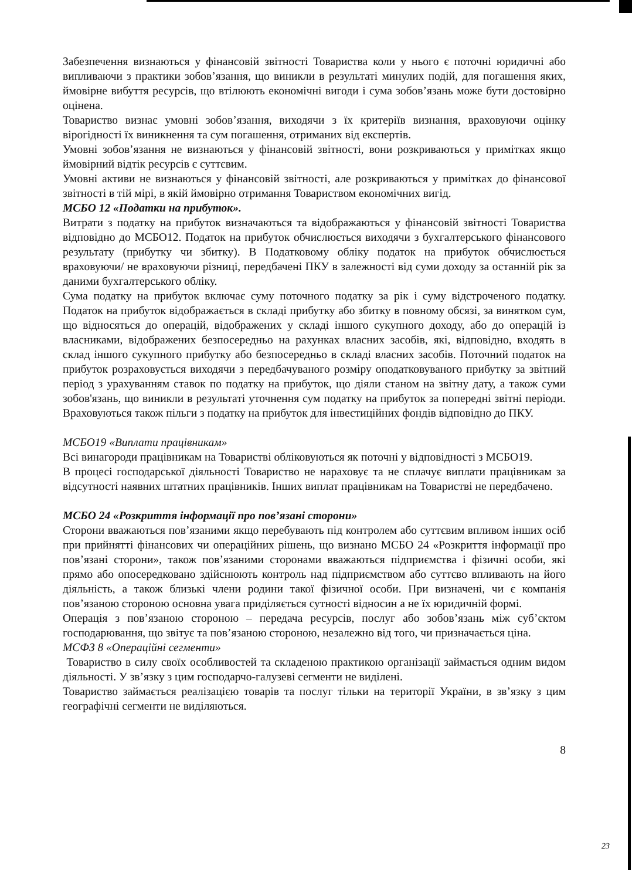Забезпечення визнаються у фінансовій звітності Товариства коли у нього є поточні юридичні або випливаючи з практики зобов’язання, що виникли в результаті минулих подій, для погашення яких, ймовірне вибуття ресурсів, що втілюють економічні вигоди і сума зобов’язань може бути достовірно оцінена.
Товариство визнає умовні зобов’язання, виходячи з їх критеріїв визнання, враховуючи оцінку вірогідності їх виникнення та сум погашення, отриманих від експертів.
Умовні зобов’язання не визнаються у фінансовій звітності, вони розкриваються у примітках якщо ймовірний відтік ресурсів є суттєвим.
Умовні активи не визнаються у фінансовій звітності, але розкриваються у примітках до фінансової звітності в тій мірі, в якій ймовірно отримання Товариством економічних вигід.
МСБО 12 «Податки на прибуток».
Витрати з податку на прибуток визначаються та відображаються у фінансовій звітності Товариства відповідно до МСБО12. Податок на прибуток обчислюється виходячи з бухгалтерського фінансового результату (прибутку чи збитку). В Податковому обліку податок на прибуток обчислюється враховуючи/ не враховуючи різниці, передбачені ПКУ в залежності від суми доходу за останній рік за даними бухгалтерського обліку.
Сума податку на прибуток включає суму поточного податку за рік і суму відстроченого податку. Податок на прибуток відображається в складі прибутку або збитку в повному обсязі, за винятком сум, що відносяться до операцій, відображених у складі іншого сукупного доходу, або до операцій із власниками, відображених безпосередньо на рахунках власних засобів, які, відповідно, входять в склад іншого сукупного прибутку або безпосередньо в складі власних засобів. Поточний податок на прибуток розраховується виходячи з передбачуваного розміру оподатковуваного прибутку за звітний період з урахуванням ставок по податку на прибуток, що діяли станом на звітну дату, а також суми зобов'язань, що виникли в результаті уточнення сум податку на прибуток за попередні звітні періоди. Враховуються також пільги з податку на прибуток для інвестиційних фондів відповідно до ПКУ.
МСБО19 «Виплати працівникам»
Всі винагороди працівникам на Товаристві обліковуються як поточні у відповідності з МСБО19.
В процесі господарської діяльності Товариство не нараховує та не сплачує виплати працівникам за відсутності наявних штатних працівників. Інших виплат працівникам на Товаристві не передбачено.
МСБО 24 «Розкриття інформації про пов’язані сторони»
Сторони вважаються пов’язаними якщо перебувають під контролем або суттєвим впливом інших осіб при прийнятті фінансових чи операційних рішень, що визнано МСБО 24 «Розкриття інформації про пов’язані сторони», також пов’язаними сторонами вважаються підприємства і фізичні особи, які прямо або опосередковано здійснюють контроль над підприємством або суттєво впливають на його діяльність, а також близькі члени родини такої фізичної особи. При визначені, чи є компанія пов’язаною стороною основна увага приділяється сутності відносин а не їх юридичній формі.
Операція з пов’язаною стороною – передача ресурсів, послуг або зобов’язань між суб’єктом господарювання, що звітує та пов’язаною стороною, незалежно від того, чи призначається ціна.
МСФЗ 8 «Операційні сегменти»
Товариство в силу своїх особливостей та складеною практикою організації займається одним видом діяльності. У зв’язку з цим господарчо-галузеві сегменти не виділені.
Товариство займається реалізацією товарів та послуг тільки на території України, в зв’язку з цим географічні сегменти не виділяються.
8
23